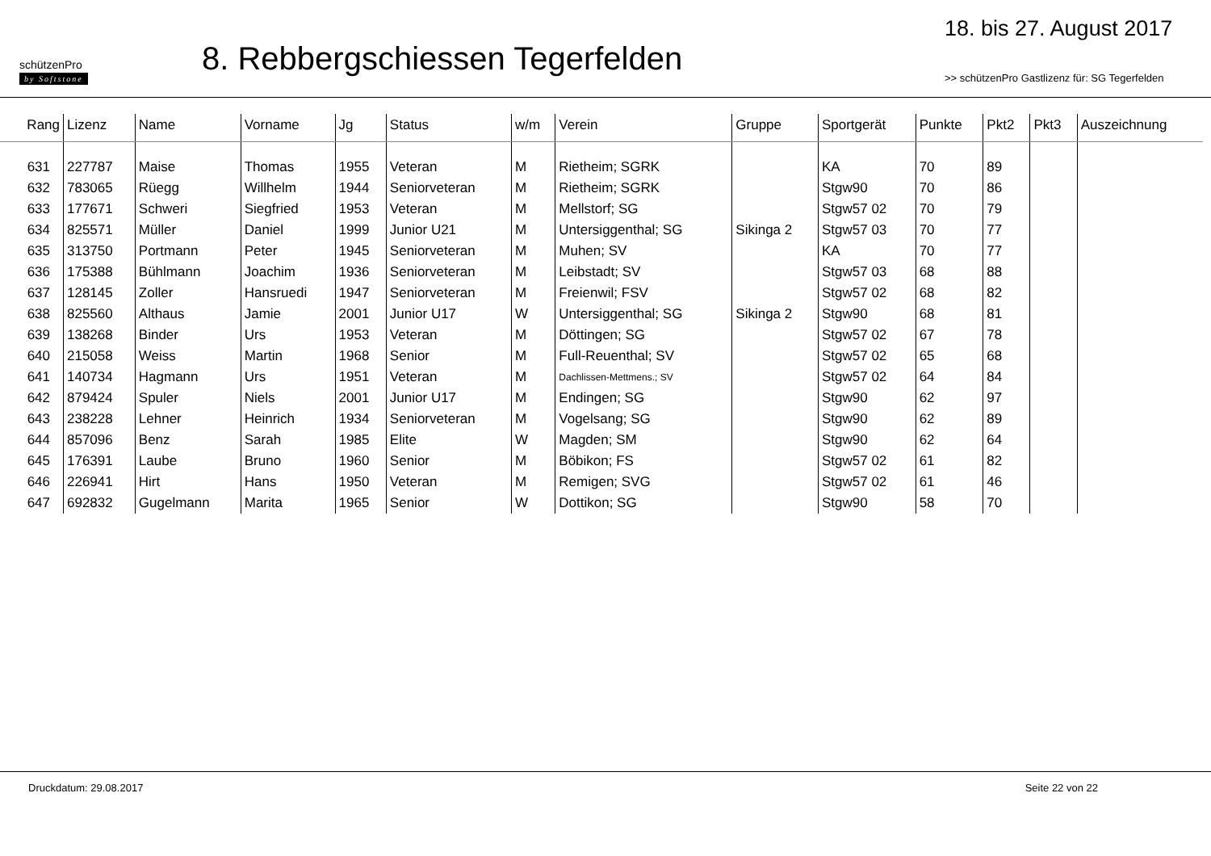schützenPro
by Softstone
8. Rebbergschiessen Tegerfelden
18. bis 27. August 2017
>> schützenPro Gastlizenz für: SG Tegerfelden
| Rang | Lizenz | Name | Vorname | Jg | Status | w/m | Verein | Gruppe | Sportgerät | Punkte | Pkt2 | Pkt3 | Auszeichnung |
| --- | --- | --- | --- | --- | --- | --- | --- | --- | --- | --- | --- | --- | --- |
| 631 | 227787 | Maise | Thomas | 1955 | Veteran | M | Rietheim; SGRK | | KA | 70 | 89 | | |
| 632 | 783065 | Rüegg | Willhelm | 1944 | Seniorveteran | M | Rietheim; SGRK | | Stgw90 | 70 | 86 | | |
| 633 | 177671 | Schweri | Siegfried | 1953 | Veteran | M | Mellstorf; SG | | Stgw57 02 | 70 | 79 | | |
| 634 | 825571 | Müller | Daniel | 1999 | Junior U21 | M | Untersiggenthal; SG | Sikinga 2 | Stgw57 03 | 70 | 77 | | |
| 635 | 313750 | Portmann | Peter | 1945 | Seniorveteran | M | Muhen; SV | | KA | 70 | 77 | | |
| 636 | 175388 | Bühlmann | Joachim | 1936 | Seniorveteran | M | Leibstadt; SV | | Stgw57 03 | 68 | 88 | | |
| 637 | 128145 | Zoller | Hansruedi | 1947 | Seniorveteran | M | Freienwil; FSV | | Stgw57 02 | 68 | 82 | | |
| 638 | 825560 | Althaus | Jamie | 2001 | Junior U17 | W | Untersiggenthal; SG | Sikinga 2 | Stgw90 | 68 | 81 | | |
| 639 | 138268 | Binder | Urs | 1953 | Veteran | M | Döttingen; SG | | Stgw57 02 | 67 | 78 | | |
| 640 | 215058 | Weiss | Martin | 1968 | Senior | M | Full-Reuenthal; SV | | Stgw57 02 | 65 | 68 | | |
| 641 | 140734 | Hagmann | Urs | 1951 | Veteran | M | Dachlissen-Mettmens.; SV | | Stgw57 02 | 64 | 84 | | |
| 642 | 879424 | Spuler | Niels | 2001 | Junior U17 | M | Endingen; SG | | Stgw90 | 62 | 97 | | |
| 643 | 238228 | Lehner | Heinrich | 1934 | Seniorveteran | M | Vogelsang; SG | | Stgw90 | 62 | 89 | | |
| 644 | 857096 | Benz | Sarah | 1985 | Elite | W | Magden; SM | | Stgw90 | 62 | 64 | | |
| 645 | 176391 | Laube | Bruno | 1960 | Senior | M | Böbikon; FS | | Stgw57 02 | 61 | 82 | | |
| 646 | 226941 | Hirt | Hans | 1950 | Veteran | M | Remigen; SVG | | Stgw57 02 | 61 | 46 | | |
| 647 | 692832 | Gugelmann | Marita | 1965 | Senior | W | Dottikon; SG | | Stgw90 | 58 | 70 | | |
Druckdatum: 29.08.2017 Seite 22 von 22